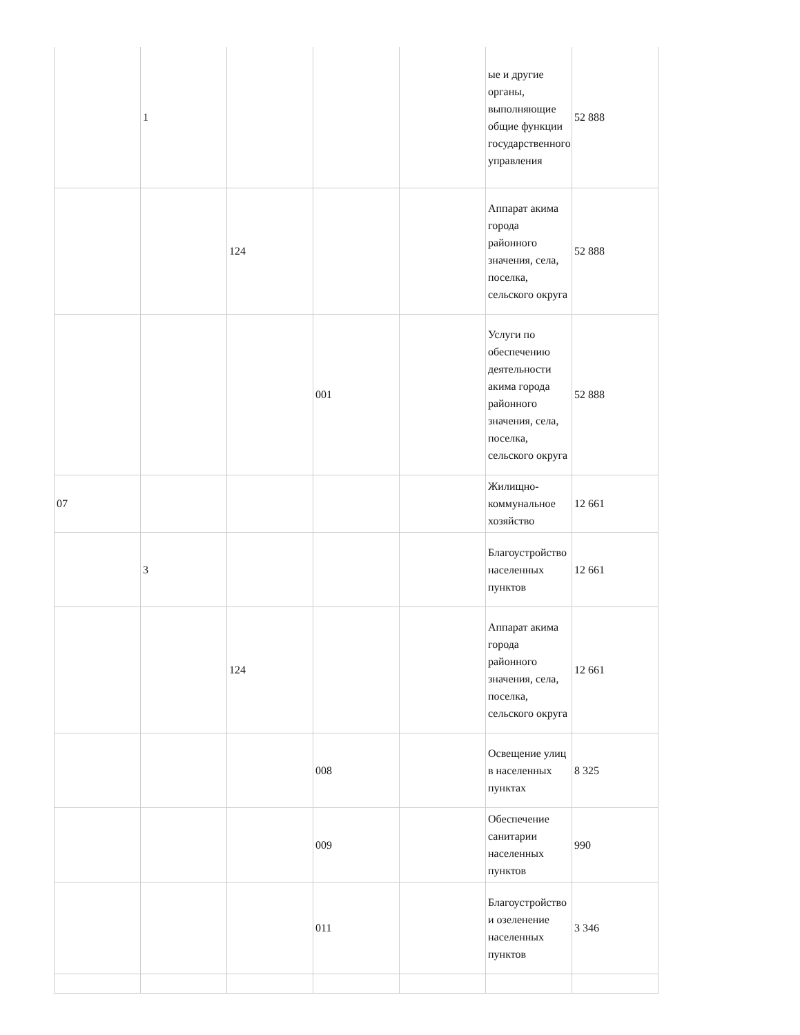| | 1 | | | | ые и другие органы, выполняющие общие функции государственного управления | 52 888 |
| | | 124 | | | Аппарат акима города районного значения, села, поселка, сельского округа | 52 888 |
| | | | 001 | | Услуги по обеспечению деятельности акима города районного значения, села, поселка, сельского округа | 52 888 |
| 07 | | | | | Жилищно-коммунальное хозяйство | 12 661 |
| | 3 | | | | Благоустройство населенных пунктов | 12 661 |
| | | 124 | | | Аппарат акима города районного значения, села, поселка, сельского округа | 12 661 |
| | | | 008 | | Освещение улиц в населенных пунктах | 8 325 |
| | | | 009 | | Обеспечение санитарии населенных пунктов | 990 |
| | | | 011 | | Благоустройство и озеленение населенных пунктов | 3 346 |